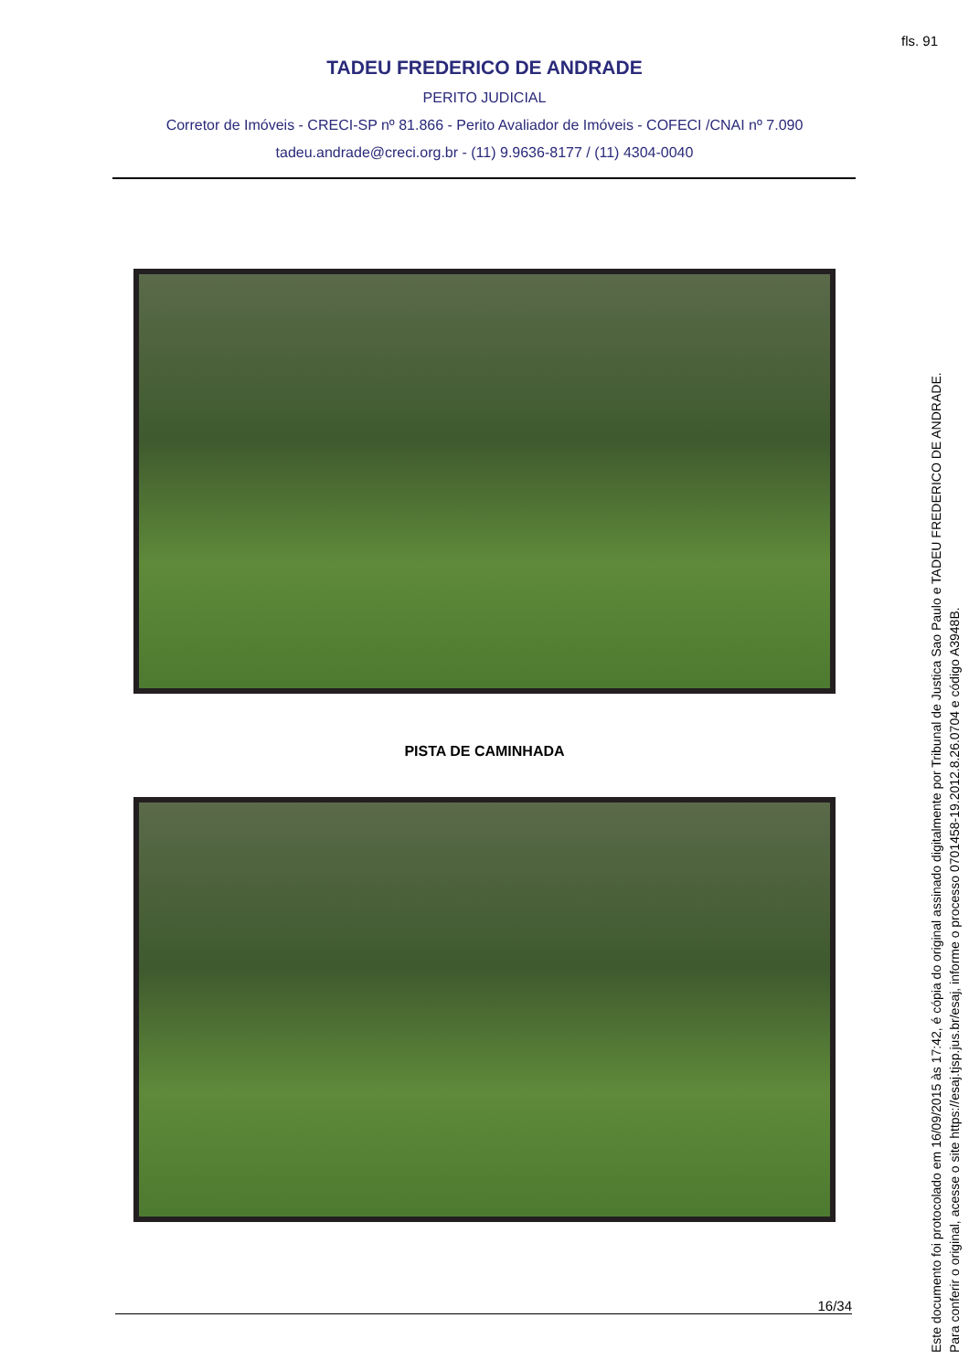fls. 91
TADEU FREDERICO DE ANDRADE
PERITO JUDICIAL
Corretor de Imóveis - CRECI-SP nº 81.866 - Perito Avaliador de Imóveis - COFECI /CNAI nº 7.090
tadeu.andrade@creci.org.br - (11) 9.9636-8177 / (11) 4304-0040
PISTA DE CAMINHADA
16/34
Este documento foi protocolado em 16/09/2015 às 17:42, é cópia do original assinado digitalmente por Tribunal de Justica Sao Paulo e TADEU FREDERICO DE ANDRADE.
Para conferir o original, acesse o site https://esaj.tjsp.jus.br/esaj, informe o processo 0701458-19.2012.8.26.0704 e código A3948B.